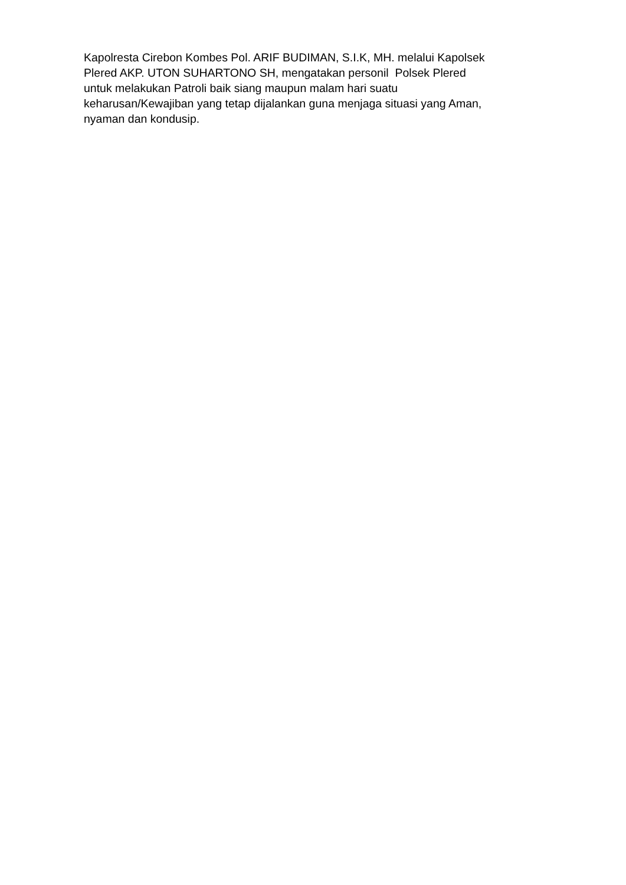Kapolresta Cirebon Kombes Pol. ARIF BUDIMAN, S.I.K, MH. melalui Kapolsek
Plered AKP. UTON SUHARTONO SH, mengatakan personil Polsek Plered
untuk melakukan Patroli baik siang maupun malam hari suatu
keharusan/Kewajiban yang tetap dijalankan guna menjaga situasi yang Aman,
nyaman dan kondusip.